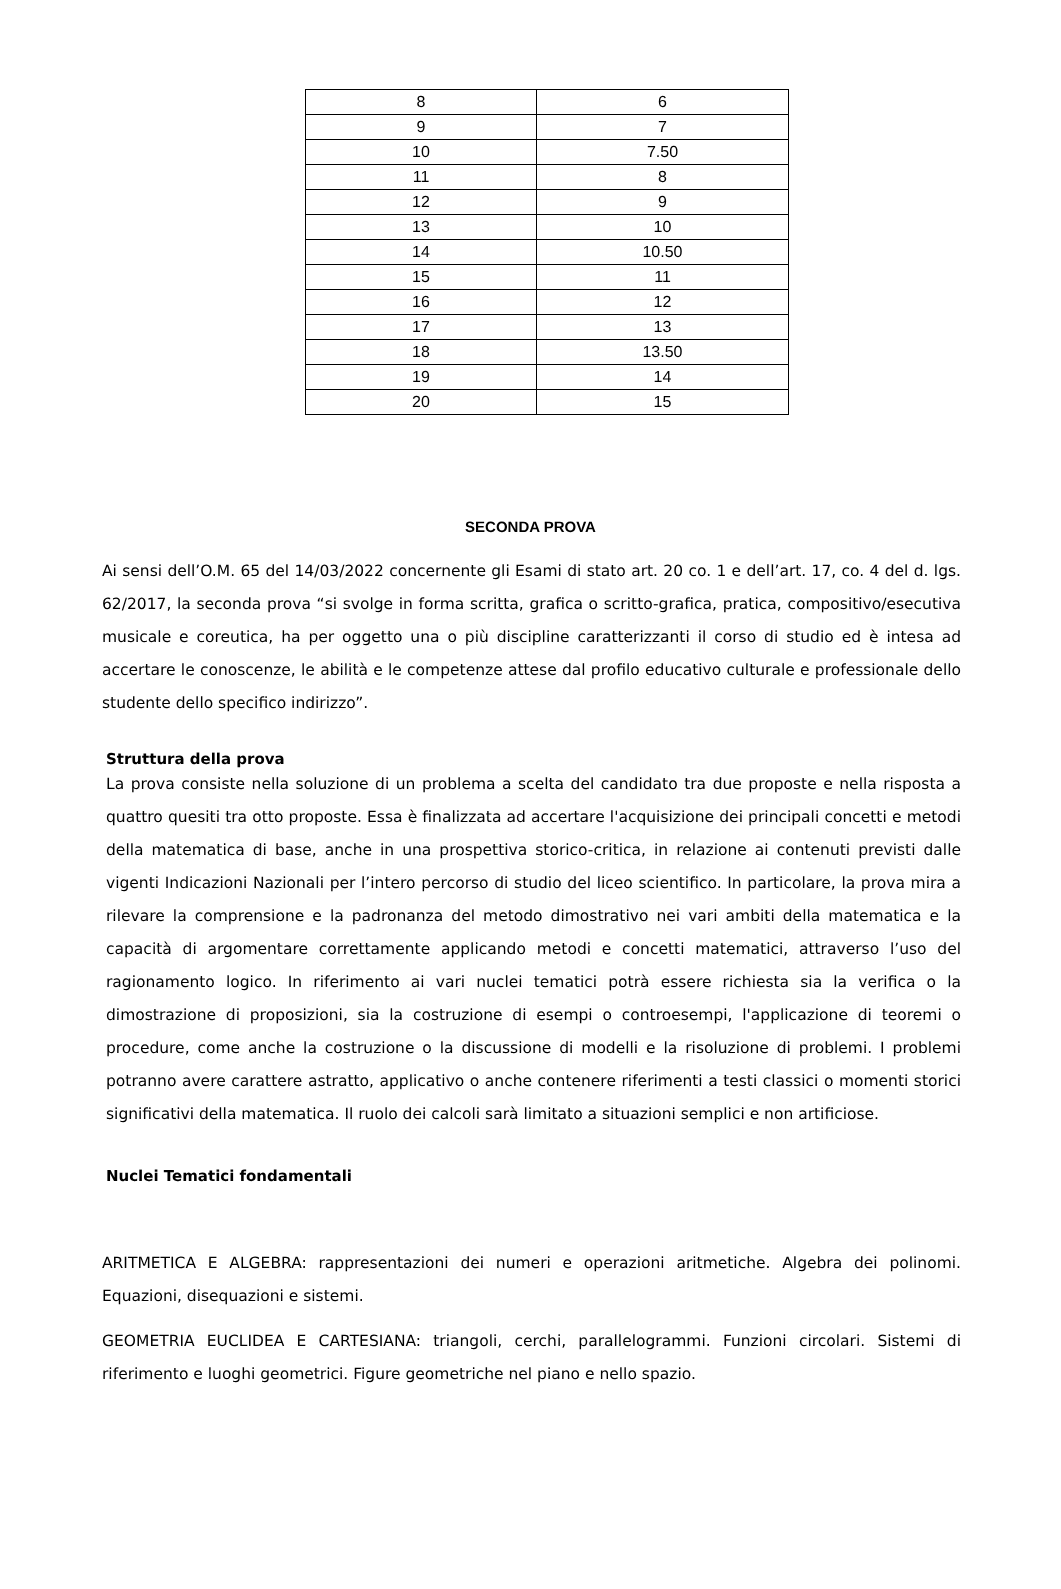| 8 | 6 |
| 9 | 7 |
| 10 | 7.50 |
| 11 | 8 |
| 12 | 9 |
| 13 | 10 |
| 14 | 10.50 |
| 15 | 11 |
| 16 | 12 |
| 17 | 13 |
| 18 | 13.50 |
| 19 | 14 |
| 20 | 15 |
SECONDA PROVA
Ai sensi dell’O.M. 65 del 14/03/2022 concernente gli Esami di stato art. 20 co. 1 e dell’art. 17, co. 4 del d. lgs. 62/2017, la seconda prova “si svolge in forma scritta, grafica o scritto-grafica, pratica, compositivo/esecutiva musicale e coreutica, ha per oggetto una o più discipline caratterizzanti il corso di studio ed è intesa ad accertare le conoscenze, le abilità e le competenze attese dal profilo educativo culturale e professionale dello studente dello specifico indirizzo”.
Struttura della prova
La prova consiste nella soluzione di un problema a scelta del candidato tra due proposte e nella risposta a quattro quesiti tra otto proposte. Essa è finalizzata ad accertare l'acquisizione dei principali concetti e metodi della matematica di base, anche in una prospettiva storico-critica, in relazione ai contenuti previsti dalle vigenti Indicazioni Nazionali per l’intero percorso di studio del liceo scientifico. In particolare, la prova mira a rilevare la comprensione e la padronanza del metodo dimostrativo nei vari ambiti della matematica e la capacità di argomentare correttamente applicando metodi e concetti matematici, attraverso l’uso del ragionamento logico. In riferimento ai vari nuclei tematici potrà essere richiesta sia la verifica o la dimostrazione di proposizioni, sia la costruzione di esempi o controesempi, l'applicazione di teoremi o procedure, come anche la costruzione o la discussione di modelli e la risoluzione di problemi. I problemi potranno avere carattere astratto, applicativo o anche contenere riferimenti a testi classici o momenti storici significativi della matematica. Il ruolo dei calcoli sarà limitato a situazioni semplici e non artificiose.
Nuclei Tematici fondamentali
ARITMETICA E ALGEBRA: rappresentazioni dei numeri e operazioni aritmetiche. Algebra dei polinomi. Equazioni, disequazioni e sistemi.
GEOMETRIA EUCLIDEA E CARTESIANA: triangoli, cerchi, parallelogrammi. Funzioni circolari. Sistemi di riferimento e luoghi geometrici. Figure geometriche nel piano e nello spazio.